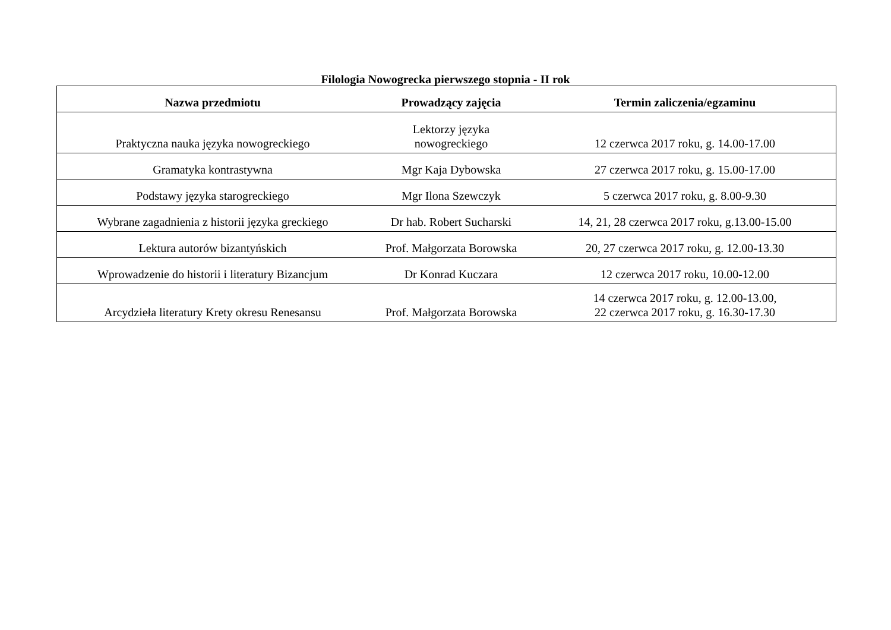Filologia Nowogrecka pierwszego stopnia - II rok
| Nazwa przedmiotu | Prowadzący zajęcia | Termin zaliczenia/egzaminu |
| --- | --- | --- |
| Praktyczna nauka języka nowogreckiego | Lektorzy języka nowogreckiego | 12 czerwca 2017 roku, g. 14.00-17.00 |
| Gramatyka kontrastywna | Mgr Kaja Dybowska | 27 czerwca 2017 roku, g. 15.00-17.00 |
| Podstawy języka starogreckiego | Mgr Ilona Szewczyk | 5 czerwca 2017 roku, g. 8.00-9.30 |
| Wybrane zagadnienia z historii języka greckiego | Dr hab. Robert Sucharski | 14, 21, 28 czerwca 2017 roku, g.13.00-15.00 |
| Lektura autorów bizantyńskich | Prof. Małgorzata Borowska | 20, 27 czerwca 2017 roku, g. 12.00-13.30 |
| Wprowadzenie do historii i literatury Bizancjum | Dr Konrad Kuczara | 12 czerwca 2017 roku, 10.00-12.00 |
| Arcydzieła literatury Krety okresu Renesansu | Prof. Małgorzata Borowska | 14 czerwca 2017 roku, g. 12.00-13.00, 22 czerwca 2017 roku, g. 16.30-17.30 |